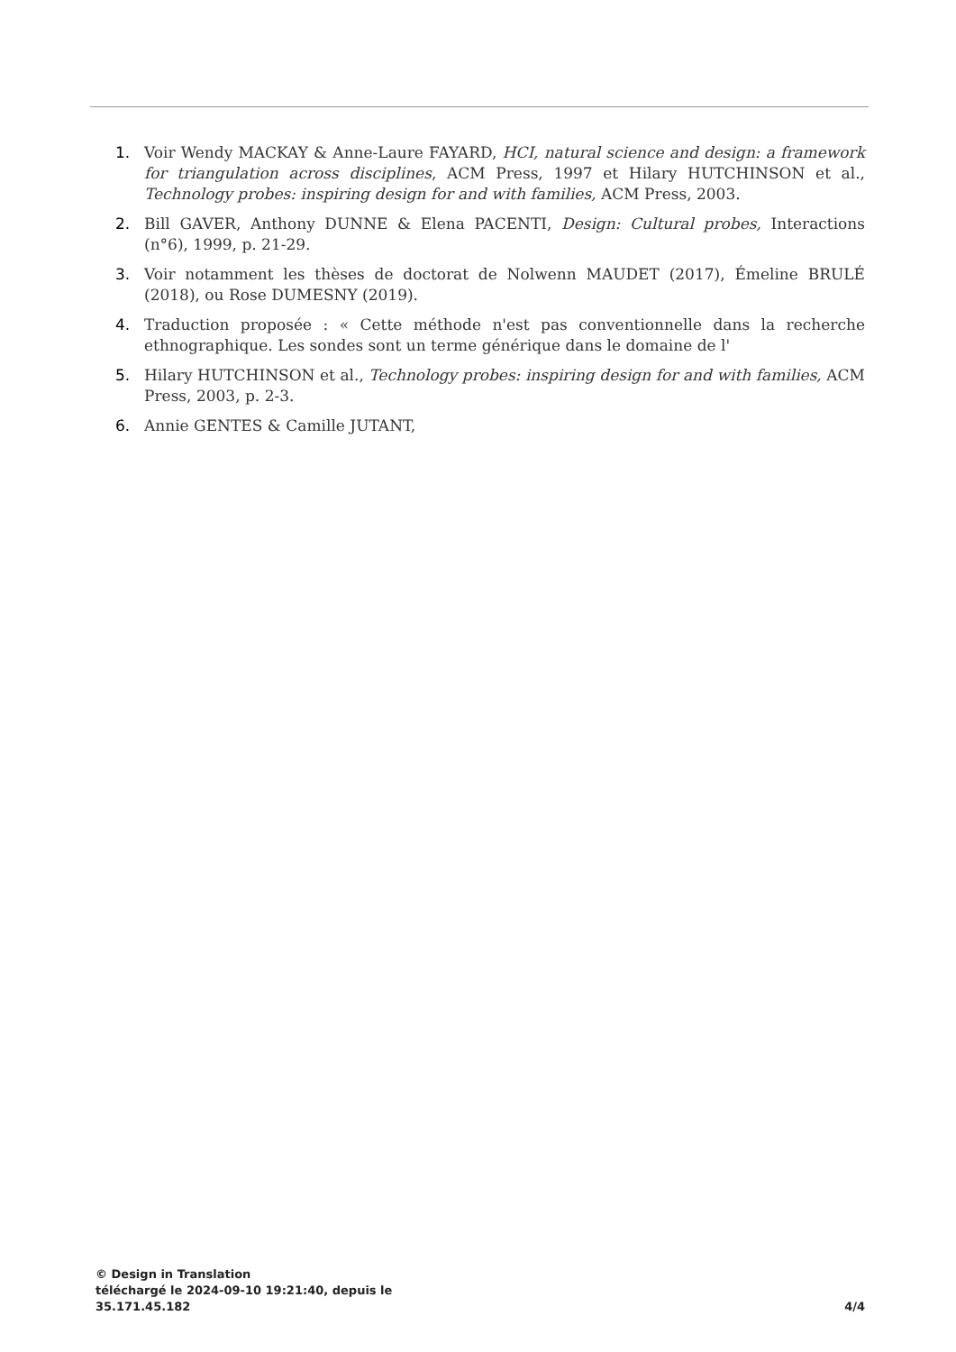1. Voir Wendy MACKAY & Anne-Laure FAYARD, HCI, natural science and design: a framework for triangulation across disciplines, ACM Press, 1997 et Hilary HUTCHINSON et al., Technology probes: inspiring design for and with families, ACM Press, 2003.
2. Bill GAVER, Anthony DUNNE & Elena PACENTI, Design: Cultural probes, Interactions (n°6), 1999, p. 21-29.
3. Voir notamment les thèses de doctorat de Nolwenn MAUDET (2017), Émeline BRULÉ (2018), ou Rose DUMESNY (2019).
4. Traduction proposée : « Cette méthode n'est pas conventionnelle dans la recherche ethnographique. Les sondes sont un terme générique dans le domaine de l'
5. Hilary HUTCHINSON et al., Technology probes: inspiring design for and with families, ACM Press, 2003, p. 2-3.
6. Annie GENTES & Camille JUTANT,
© Design in Translation
téléchargé le 2024-09-10 19:21:40, depuis le
35.171.45.182
4/4